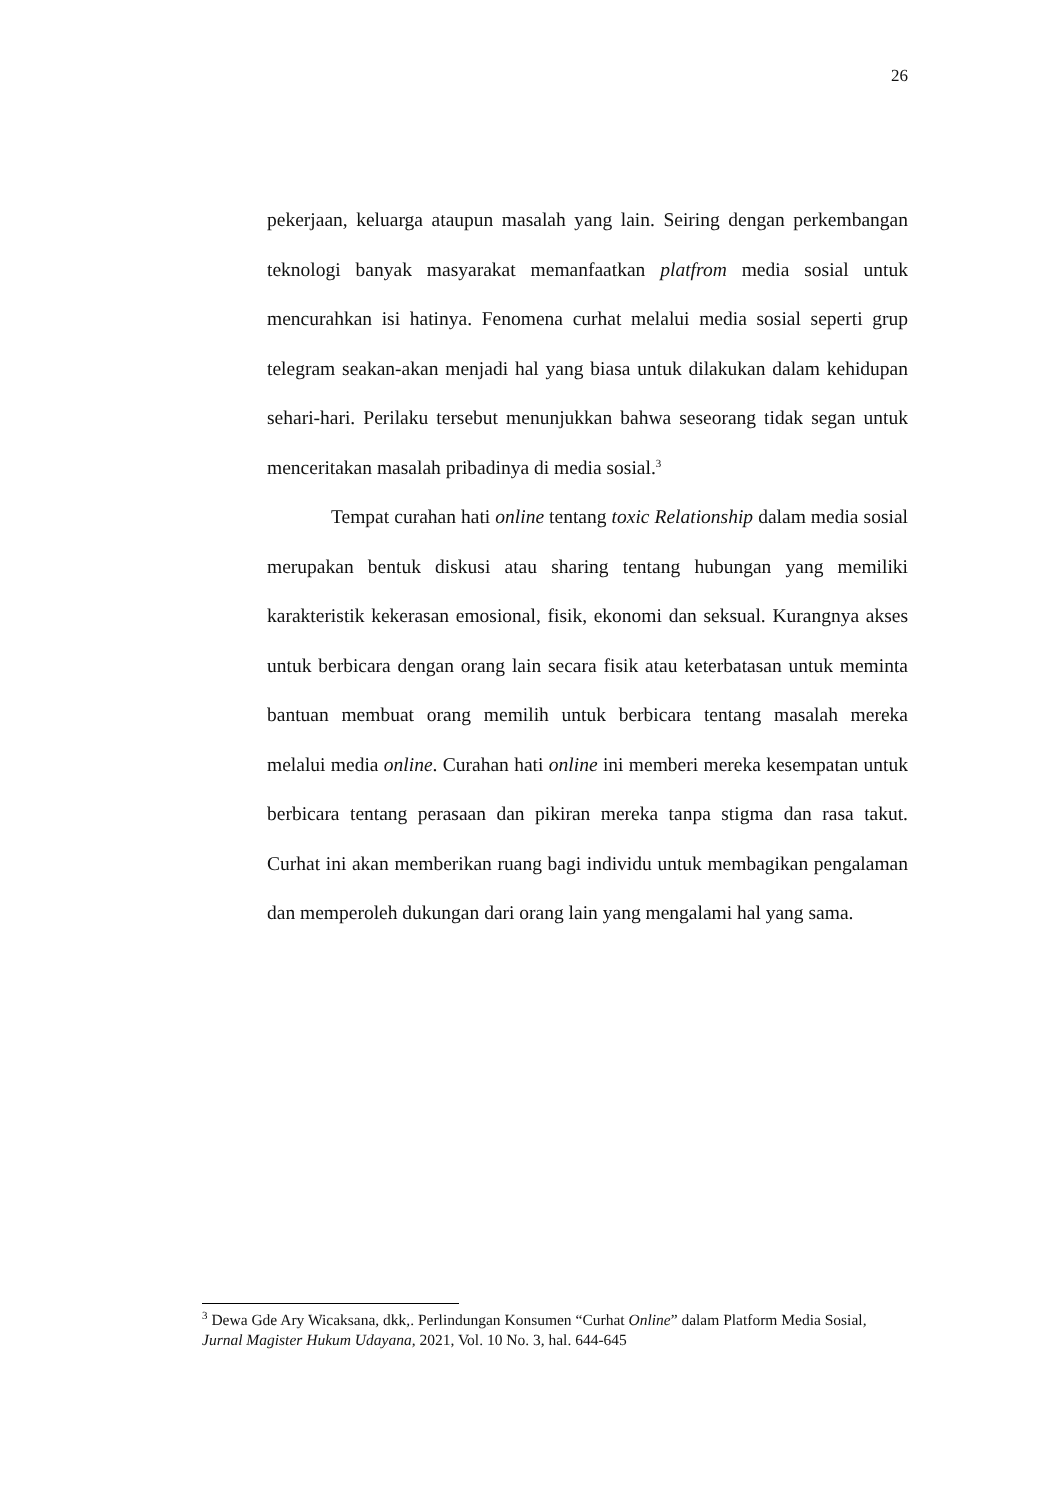26
pekerjaan, keluarga ataupun masalah yang lain. Seiring dengan perkembangan teknologi banyak masyarakat memanfaatkan platfrom media sosial untuk mencurahkan isi hatinya. Fenomena curhat melalui media sosial seperti grup telegram seakan-akan menjadi hal yang biasa untuk dilakukan dalam kehidupan sehari-hari. Perilaku tersebut menunjukkan bahwa seseorang tidak segan untuk menceritakan masalah pribadinya di media sosial.<sup>3</sup>
Tempat curahan hati online tentang toxic Relationship dalam media sosial merupakan bentuk diskusi atau sharing tentang hubungan yang memiliki karakteristik kekerasan emosional, fisik, ekonomi dan seksual. Kurangnya akses untuk berbicara dengan orang lain secara fisik atau keterbatasan untuk meminta bantuan membuat orang memilih untuk berbicara tentang masalah mereka melalui media online. Curahan hati online ini memberi mereka kesempatan untuk berbicara tentang perasaan dan pikiran mereka tanpa stigma dan rasa takut. Curhat ini akan memberikan ruang bagi individu untuk membagikan pengalaman dan memperoleh dukungan dari orang lain yang mengalami hal yang sama.
<sup>3</sup> Dewa Gde Ary Wicaksana, dkk,. Perlindungan Konsumen “Curhat Online” dalam Platform Media Sosial, Jurnal Magister Hukum Udayana, 2021, Vol. 10 No. 3, hal. 644-645